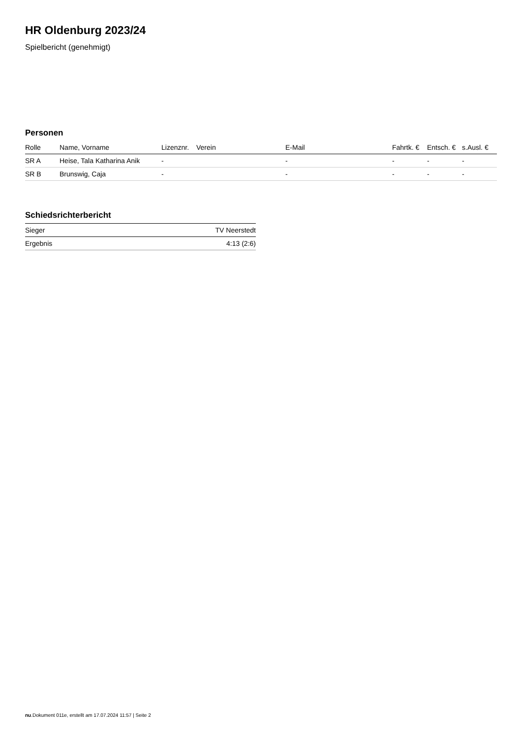HR Oldenburg 2023/24
Spielbericht (genehmigt)
Personen
| Rolle | Name, Vorname | Lizenznr. | Verein | E-Mail | Fahrtk. € | Entsch. € | s.Ausl. € |
| --- | --- | --- | --- | --- | --- | --- | --- |
| SR A | Heise, Tala Katharina Anik | - | | - | - | - | - |
| SR B | Brunswig, Caja | - | | - | - | - | - |
Schiedsrichterbericht
| Sieger | TV Neerstedt |
| Ergebnis | 4:13 (2:6) |
nu.Dokument 011e, erstellt am 17.07.2024 11:57 | Seite 2